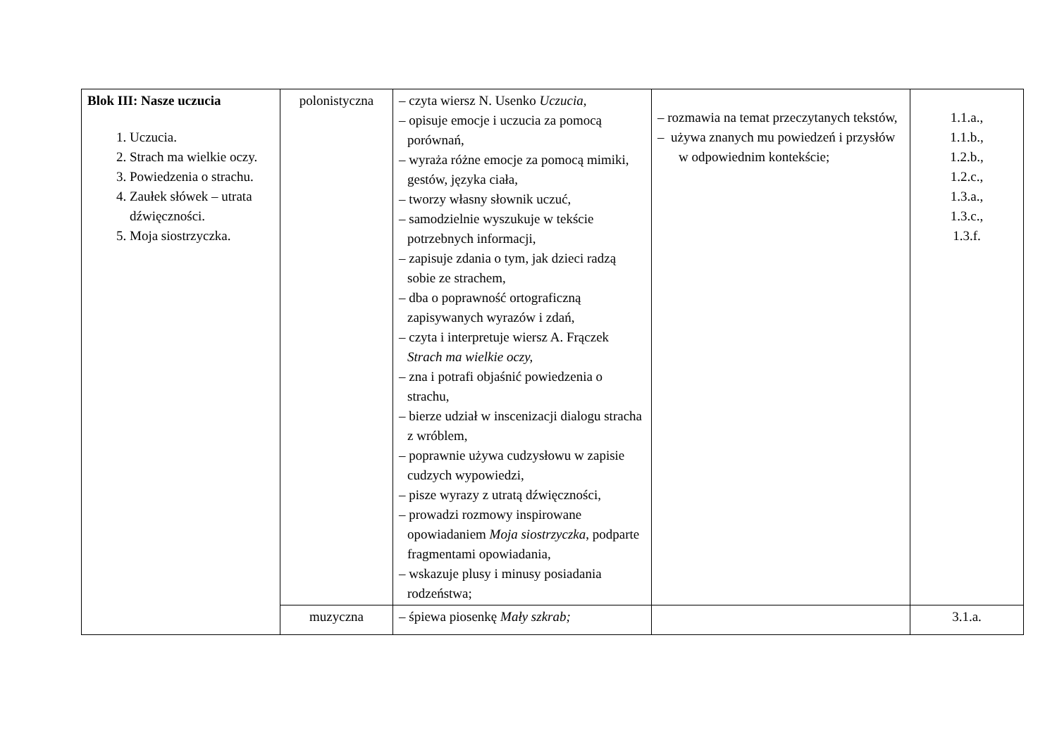| Blok III: Nasze uczucia 1. Uczucia. 2. Strach ma wielkie oczy. 3. Powiedzenia o strachu. 4. Zaułek słówek – utrata dźwięczności. 5. Moja siostrzyczka. | polonistyczna | – czyta wiersz N. Usenko Uczucia, – opisuje emocje i uczucia za pomocą porównań, – wyraża różne emocje za pomocą mimiki, gestów, języka ciała, – tworzy własny słownik uczuć, – samodzielnie wyszukuje w tekście potrzebnych informacji, – zapisuje zdania o tym, jak dzieci radzą sobie ze strachem, – dba o poprawność ortograficzną zapisywanych wyrazów i zdań, – czyta i interpretuje wiersz A. Frączek Strach ma wielkie oczy, – zna i potrafi objaśnić powiedzenia o strachu, – bierze udział w inscenizacji dialogu stracha z wróblem, – poprawnie używa cudzysłowu w zapisie cudzych wypowiedzi, – pisze wyrazy z utratą dźwięczności, – prowadzi rozmowy inspirowane opowiadaniem Moja siostrzyczka , podparte fragmentami opowiadania, – wskazuje plusy i minusy posiadania rodzeństwa; | – rozmawia na temat przeczytanych tekstów, – używa znanych mu powiedzeń i przysłów w odpowiednim kontekście; | 1.1.a., 1.1.b., 1.2.b., 1.2.c., 1.3.a., 1.3.c., 1.3.f. |
| | muzyczna | – śpiewa piosenkę Mały szkrab; | | 3.1.a. |